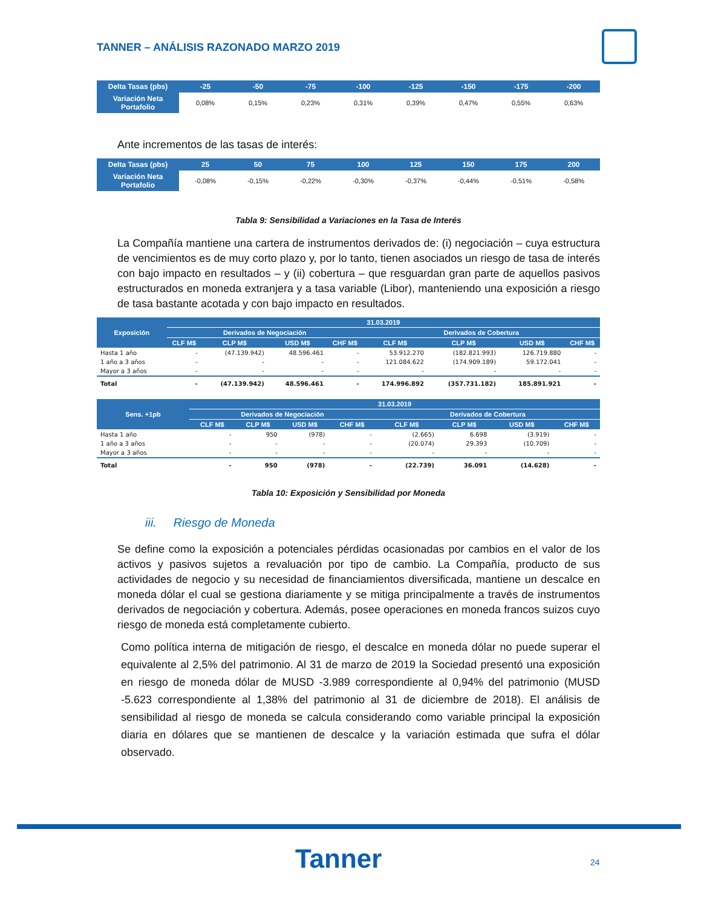TANNER – ANÁLISIS RAZONADO MARZO 2019
| Delta Tasas (pbs) | -25 | -50 | -75 | -100 | -125 | -150 | -175 | -200 |
| --- | --- | --- | --- | --- | --- | --- | --- | --- |
| Variación Neta Portafolio | 0,08% | 0,15% | 0,23% | 0,31% | 0,39% | 0,47% | 0,55% | 0,63% |
Ante incrementos de las tasas de interés:
| Delta Tasas (pbs) | 25 | 50 | 75 | 100 | 125 | 150 | 175 | 200 |
| --- | --- | --- | --- | --- | --- | --- | --- | --- |
| Variación Neta Portafolio | -0,08% | -0,15% | -0,22% | -0,30% | -0,37% | -0,44% | -0,51% | -0,58% |
Tabla 9: Sensibilidad a Variaciones en la Tasa de Interés
La Compañía mantiene una cartera de instrumentos derivados de: (i) negociación – cuya estructura de vencimientos es de muy corto plazo y, por lo tanto, tienen asociados un riesgo de tasa de interés con bajo impacto en resultados – y (ii) cobertura – que resguardan gran parte de aquellos pasivos estructurados en moneda extranjera y a tasa variable (Libor), manteniendo una exposición a riesgo de tasa bastante acotada y con bajo impacto en resultados.
| Exposición | 31.03.2019 | | | | | | | |
| --- | --- | --- | --- | --- | --- | --- | --- | --- |
| | Derivados de Negociación | | | | Derivados de Cobertura | | | |
| | CLF M$ | CLP M$ | USD M$ | CHF M$ | CLF M$ | CLP M$ | USD M$ | CHF M$ |
| Hasta 1 año | - | (47.139.942) | 48.596.461 | - | 53.912.270 | (182.821.993) | 126.719.880 | - |
| 1 año a 3 años | - | - | - | - | 121.084.622 | (174.909.189) | 59.172.041 | - |
| Mayor a 3 años | - | - | - | - | - | - | - | - |
| Total | - | (47.139.942) | 48.596.461 | - | 174.996.892 | (357.731.182) | 185.891.921 | - |
| Sens. +1pb | 31.03.2019 | | | | | | | |
| --- | --- | --- | --- | --- | --- | --- | --- | --- |
| | Derivados de Negociación | | | | Derivados de Cobertura | | | |
| | CLF M$ | CLP M$ | USD M$ | CHF M$ | CLF M$ | CLP M$ | USD M$ | CHF M$ |
| Hasta 1 año | - | 950 | (978) | - | (2.665) | 6.698 | (3.919) | - |
| 1 año a 3 años | - | - | - | - | (20.074) | 29.393 | (10.709) | - |
| Mayor a 3 años | - | - | - | - | - | - | - | - |
| Total | - | 950 | (978) | - | (22.739) | 36.091 | (14.628) | - |
Tabla 10: Exposición y Sensibilidad por Moneda
iii. Riesgo de Moneda
Se define como la exposición a potenciales pérdidas ocasionadas por cambios en el valor de los activos y pasivos sujetos a revaluación por tipo de cambio. La Compañía, producto de sus actividades de negocio y su necesidad de financiamientos diversificada, mantiene un descalce en moneda dólar el cual se gestiona diariamente y se mitiga principalmente a través de instrumentos derivados de negociación y cobertura. Además, posee operaciones en moneda francos suizos cuyo riesgo de moneda está completamente cubierto.
Como política interna de mitigación de riesgo, el descalce en moneda dólar no puede superar el equivalente al 2,5% del patrimonio. Al 31 de marzo de 2019 la Sociedad presentó una exposición en riesgo de moneda dólar de MUSD -3.989 correspondiente al 0,94% del patrimonio (MUSD -5.623 correspondiente al 1,38% del patrimonio al 31 de diciembre de 2018). El análisis de sensibilidad al riesgo de moneda se calcula considerando como variable principal la exposición diaria en dólares que se mantienen de descalce y la variación estimada que sufra el dólar observado.
Tanner 24